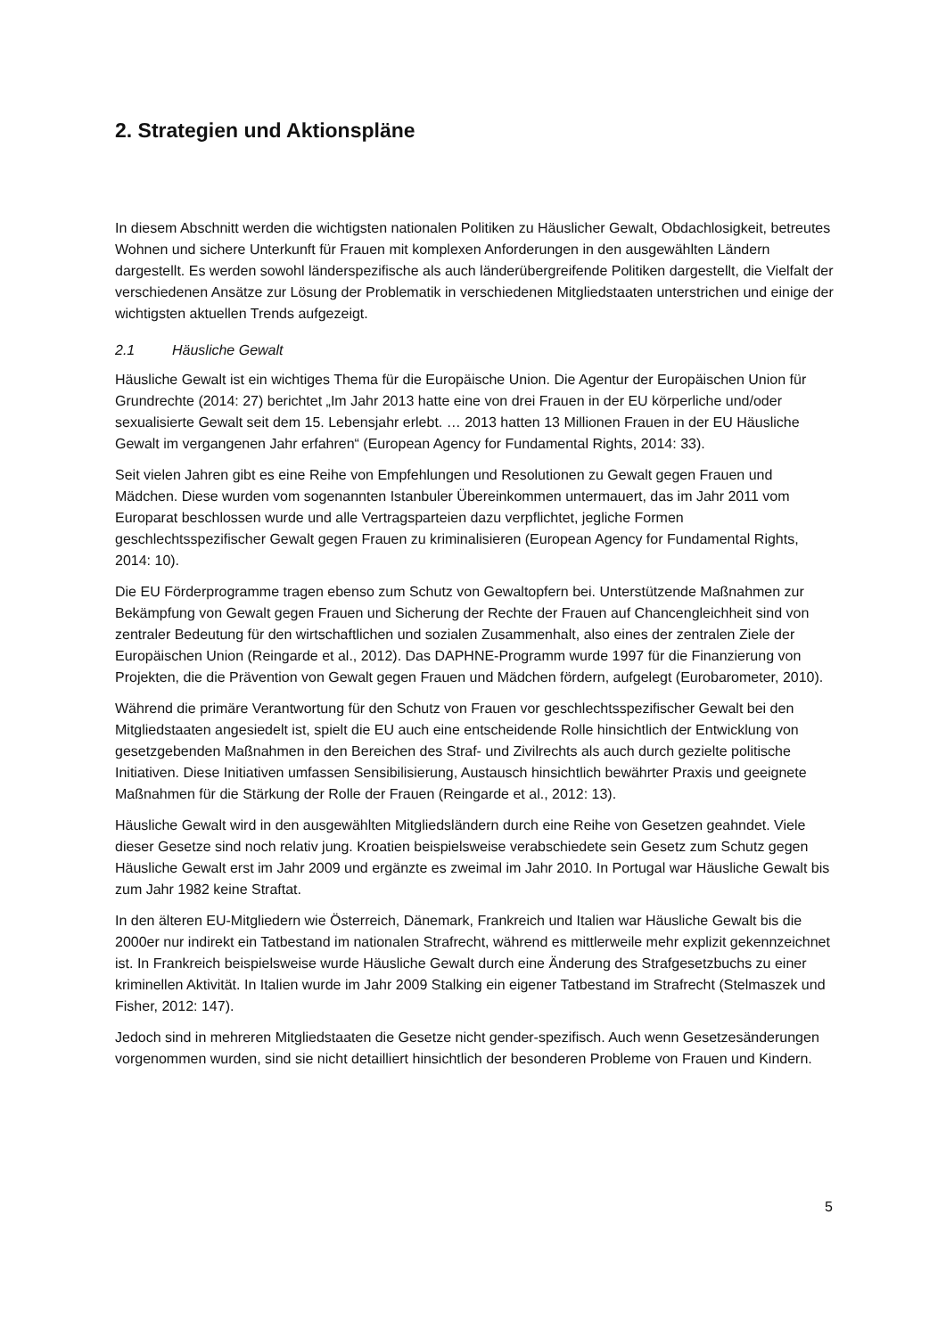2. Strategien und Aktionspläne
In diesem Abschnitt werden die wichtigsten nationalen Politiken zu Häuslicher Gewalt, Obdachlosigkeit, betreutes Wohnen und sichere Unterkunft für Frauen mit komplexen Anforderungen in den ausgewählten Ländern dargestellt. Es werden sowohl länderspezifische als auch länderübergreifende Politiken dargestellt, die Vielfalt der verschiedenen Ansätze zur Lösung der Problematik in verschiedenen Mitgliedstaaten unterstrichen und einige der wichtigsten aktuellen Trends aufgezeigt.
2.1 Häusliche Gewalt
Häusliche Gewalt ist ein wichtiges Thema für die Europäische Union. Die Agentur der Europäischen Union für Grundrechte (2014: 27) berichtet „Im Jahr 2013 hatte eine von drei Frauen in der EU körperliche und/oder sexualisierte Gewalt seit dem 15. Lebensjahr erlebt. … 2013 hatten 13 Millionen Frauen in der EU Häusliche Gewalt im vergangenen Jahr erfahren“ (European Agency for Fundamental Rights, 2014: 33).
Seit vielen Jahren gibt es eine Reihe von Empfehlungen und Resolutionen zu Gewalt gegen Frauen und Mädchen. Diese wurden vom sogenannten Istanbuler Übereinkommen untermauert, das im Jahr 2011 vom Europarat beschlossen wurde und alle Vertragsparteien dazu verpflichtet, jegliche Formen geschlechtsspezifischer Gewalt gegen Frauen zu kriminalisieren (European Agency for Fundamental Rights, 2014: 10).
Die EU Förderprogramme tragen ebenso zum Schutz von Gewaltopfern bei. Unterstützende Maßnahmen zur Bekämpfung von Gewalt gegen Frauen und Sicherung der Rechte der Frauen auf Chancengleichheit sind von zentraler Bedeutung für den wirtschaftlichen und sozialen Zusammenhalt, also eines der zentralen Ziele der Europäischen Union (Reingarde et al., 2012). Das DAPHNE-Programm wurde 1997 für die Finanzierung von Projekten, die die Prävention von Gewalt gegen Frauen und Mädchen fördern, aufgelegt (Eurobarometer, 2010).
Während die primäre Verantwortung für den Schutz von Frauen vor geschlechtsspezifischer Gewalt bei den Mitgliedstaaten angesiedelt ist, spielt die EU auch eine entscheidende Rolle hinsichtlich der Entwicklung von gesetzgebenden Maßnahmen in den Bereichen des Straf- und Zivilrechts als auch durch gezielte politische Initiativen. Diese Initiativen umfassen Sensibilisierung, Austausch hinsichtlich bewährter Praxis und geeignete Maßnahmen für die Stärkung der Rolle der Frauen (Reingarde et al., 2012: 13).
Häusliche Gewalt wird in den ausgewählten Mitgliedsländern durch eine Reihe von Gesetzen geahndet. Viele dieser Gesetze sind noch relativ jung. Kroatien beispielsweise verabschiedete sein Gesetz zum Schutz gegen Häusliche Gewalt erst im Jahr 2009 und ergänzte es zweimal im Jahr 2010. In Portugal war Häusliche Gewalt bis zum Jahr 1982 keine Straftat.
In den älteren EU-Mitgliedern wie Österreich, Dänemark, Frankreich und Italien war Häusliche Gewalt bis die 2000er nur indirekt ein Tatbestand im nationalen Strafrecht, während es mittlerweile mehr explizit gekennzeichnet ist. In Frankreich beispielsweise wurde Häusliche Gewalt durch eine Änderung des Strafgesetzbuchs zu einer kriminellen Aktivität. In Italien wurde im Jahr 2009 Stalking ein eigener Tatbestand im Strafrecht (Stelmaszek und Fisher, 2012: 147).
Jedoch sind in mehreren Mitgliedstaaten die Gesetze nicht gender-spezifisch. Auch wenn Gesetzesänderungen vorgenommen wurden, sind sie nicht detailliert hinsichtlich der besonderen Probleme von Frauen und Kindern.
5